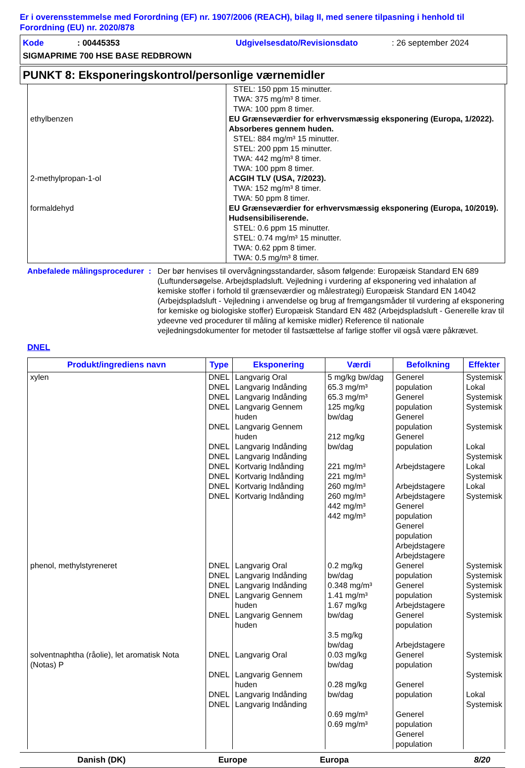Er i overensstemmelse med Forordning (EF) nr. 1907/2006 (REACH), bilag II, med senere tilpasning i henhold til Forordning (EU) nr. 2020/878
Kode: 00445353 Udgivelsesdato/Revisionsdato: 26 september 2024
SIGMAPRIME 700 HSE BASE REDBROWN
PUNKT 8: Eksponeringskontrol/personlige værnemidler
| | STEL: 150 ppm 15 minutter. TWA: 375 mg/m³ 8 timer. TWA: 100 ppm 8 timer. |
| ethylbenzen | EU Grænseværdier for erhvervsmæssig eksponering (Europa, 1/2022). Absorberes gennem huden. STEL: 884 mg/m³ 15 minutter. STEL: 200 ppm 15 minutter. TWA: 442 mg/m³ 8 timer. TWA: 100 ppm 8 timer. |
| 2-methylpropan-1-ol | ACGIH TLV (USA, 7/2023). TWA: 152 mg/m³ 8 timer. TWA: 50 ppm 8 timer. |
| formaldehyd | EU Grænseværdier for erhvervsmæssig eksponering (Europa, 10/2019). Hudsensibiliserende. STEL: 0.6 ppm 15 minutter. STEL: 0.74 mg/m³ 15 minutter. TWA: 0.62 ppm 8 timer. TWA: 0.5 mg/m³ 8 timer. |
Anbefalede målingsprocedurer
: Der bør henvises til overvågningsstandarder, såsom følgende: Europæisk Standard EN 689 (Luftundersøgelse. Arbejdspladsluft. Vejledning i vurdering af eksponering ved inhalation af kemiske stoffer i forhold til grænseværdier og målestrategi) Europæisk Standard EN 14042 (Arbejdspladsluft - Vejledning i anvendelse og brug af fremgangsmåder til vurdering af eksponering for kemiske og biologiske stoffer) Europæisk Standard EN 482 (Arbejdspladsluft - Generelle krav til ydeevne ved procedurer til måling af kemiske midler) Reference til nationale vejledningsdokumenter for metoder til fastsættelse af farlige stoffer vil også være påkrævet.
DNEL
| Produkt/ingrediens navn | Type | Eksponering | Værdi | Befolkning | Effekter |
| --- | --- | --- | --- | --- | --- |
| xylen | DNEL DNEL DNEL DNEL DNEL DNEL DNEL DNEL DNEL DNEL DNEL | Langvarig Oral Langvarig Indånding Langvarig Indånding Langvarig Gennem huden Langvarig Gennem huden Langvarig Indånding Langvarig Indånding Kortvarig Indånding Kortvarig Indånding Kortvarig Indånding Kortvarig Indånding | 5 mg/kg bw/dag 65.3 mg/m³ 65.3 mg/m³ 125 mg/kg bw/dag 212 mg/kg bw/dag 221 mg/m³ 221 mg/m³ 260 mg/m³ 260 mg/m³ 442 mg/m³ 442 mg/m³ | Generel population Generel population Generel population Generel population Arbejdstagere Arbejdstagere Arbejdstagere Generel population Generel population Arbejdstagere Arbejdstagere | Systemisk Lokal Systemisk Systemisk Systemisk Lokal Systemisk Lokal Systemisk Lokal Systemisk |
| phenol, methylstyreneret | DNEL DNEL DNEL DNEL DNEL | Langvarig Oral Langvarig Indånding Langvarig Indånding Langvarig Gennem huden Langvarig Gennem huden | 0.2 mg/kg bw/dag 0.348 mg/m³ 1.41 mg/m³ 1.67 mg/kg bw/dag 3.5 mg/kg bw/dag | Generel population Generel population Arbejdstagere Generel population Arbejdstagere | Systemisk Systemisk Systemisk Systemisk Systemisk |
| solventnaphtha (råolie), let aromatisk Nota (Notas) P | DNEL DNEL DNEL DNEL | Langvarig Oral Langvarig Gennem huden Langvarig Indånding Langvarig Indånding | 0.03 mg/kg bw/dag 0.28 mg/kg bw/dag 0.69 mg/m³ 0.69 mg/m³ | Generel population Generel population Generel population Generel population | Systemisk Systemisk Lokal Systemisk |
Danish (DK) Europe Europa 8/20